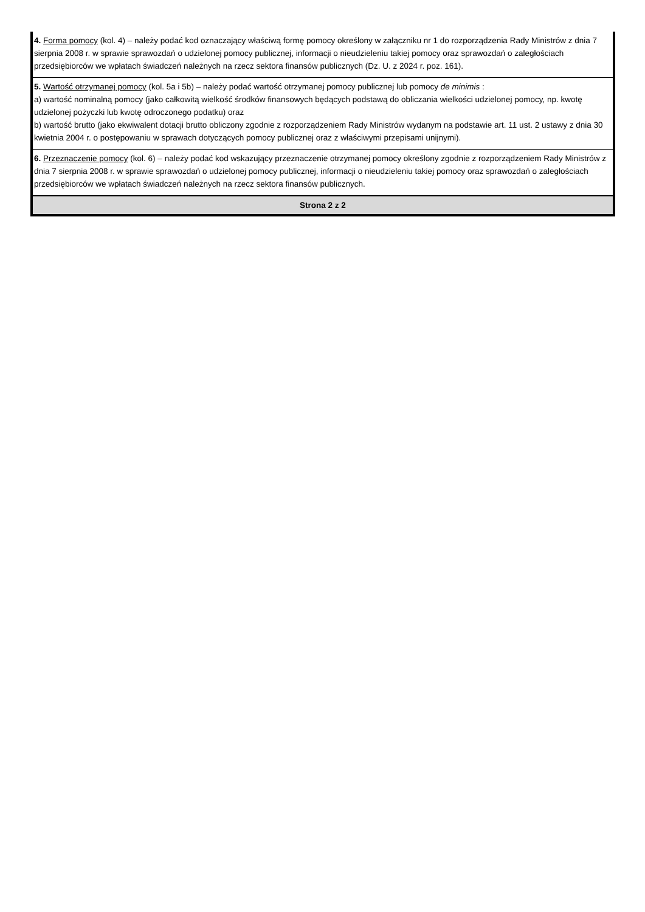| 4. Forma pomocy (kol. 4) – należy podać kod oznaczający właściwą formę pomocy określony w załączniku nr 1 do rozporządzenia Rady Ministrów z dnia 7 sierpnia 2008 r. w sprawie sprawozdań o udzielonej pomocy publicznej, informacji o nieudzieleniu takiej pomocy oraz sprawozdań o zaległościach przedsiębiorców we wpłatach świadczeń należnych na rzecz sektora finansów publicznych (Dz. U. z 2024 r. poz. 161). |
| 5. Wartość otrzymanej pomocy (kol. 5a i 5b) – należy podać wartość otrzymanej pomocy publicznej lub pomocy de minimis : a) wartość nominalną pomocy (jako całkowitą wielkość środków finansowych będących podstawą do obliczania wielkości udzielonej pomocy, np. kwotę udzielonej pożyczki lub kwotę odroczonego podatku) oraz b) wartość brutto (jako ekwiwalent dotacji brutto obliczony zgodnie z rozporządzeniem Rady Ministrów wydanym na podstawie art. 11 ust. 2 ustawy z dnia 30 kwietnia 2004 r. o postępowaniu w sprawach dotyczących pomocy publicznej oraz z właściwymi przepisami unijnymi). |
| 6. Przeznaczenie pomocy (kol. 6) – należy podać kod wskazujący przeznaczenie otrzymanej pomocy określony zgodnie z rozporządzeniem Rady Ministrów z dnia 7 sierpnia 2008 r. w sprawie sprawozdań o udzielonej pomocy publicznej, informacji o nieudzieleniu takiej pomocy oraz sprawozdań o zaległościach przedsiębiorców we wpłatach świadczeń należnych na rzecz sektora finansów publicznych. |
| Strona 2 z 2 |